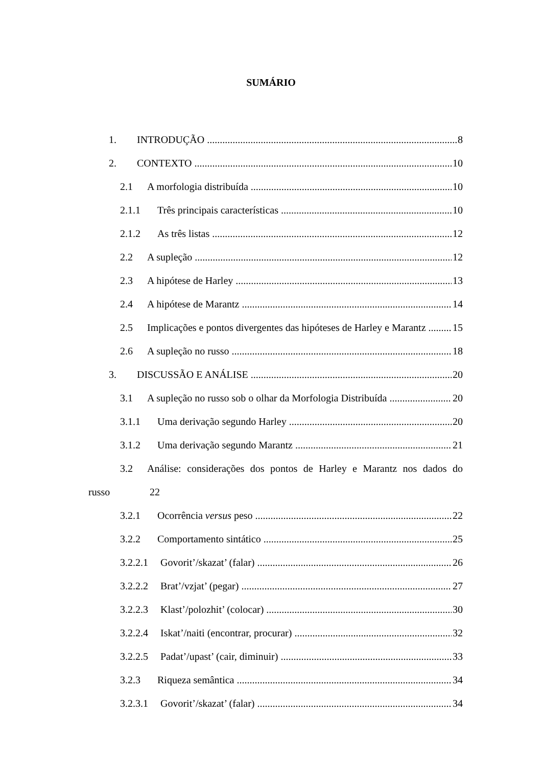SUMÁRIO
1. INTRODUÇÃO 8
2. CONTEXTO 10
2.1 A morfologia distribuída 10
2.1.1 Três principais características 10
2.1.2 As três listas 12
2.2 A supleção 12
2.3 A hipótese de Harley 13
2.4 A hipótese de Marantz 14
2.5 Implicações e pontos divergentes das hipóteses de Harley e Marantz 15
2.6 A supleção no russo 18
3. DISCUSSÃO E ANÁLISE 20
3.1 A supleção no russo sob o olhar da Morfologia Distribuída 20
3.1.1 Uma derivação segundo Harley 20
3.1.2 Uma derivação segundo Marantz 21
3.2 Análise: considerações dos pontos de Harley e Marantz nos dados do
russo 22
3.2.1 Ocorrência versus peso 22
3.2.2 Comportamento sintático 25
3.2.2.1 Govorit’/skazat’ (falar) 26
3.2.2.2 Brat’/vzjat’ (pegar) 27
3.2.2.3 Klast’/polozhit’ (colocar) 30
3.2.2.4 Iskat’/naiti (encontrar, procurar) 32
3.2.2.5 Padat’/upast’ (cair, diminuir) 33
3.2.3 Riqueza semântica 34
3.2.3.1 Govorit’/skazat’ (falar) 34